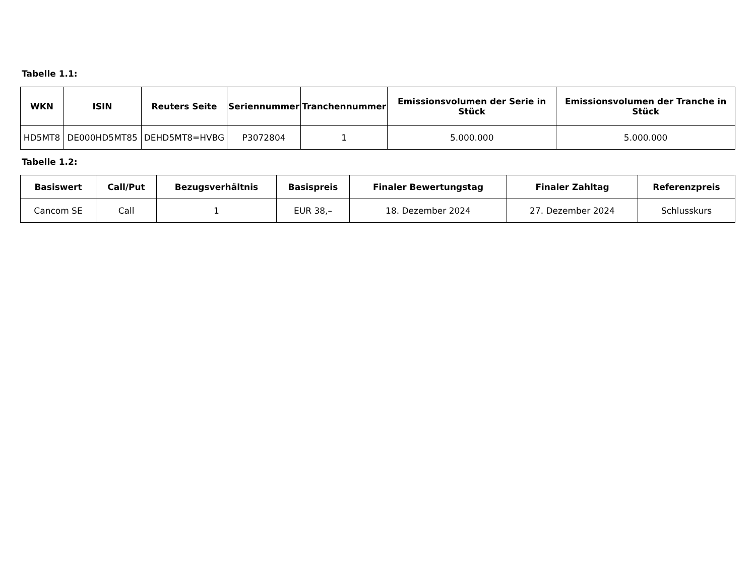Tabelle 1.1:
| WKN | ISIN | Reuters Seite | Seriennummer | Tranchennummer | Emissionsvolumen der Serie in Stück | Emissionsvolumen der Tranche in Stück |
| --- | --- | --- | --- | --- | --- | --- |
| HD5MT8 | DE000HD5MT85 | DEHD5MT8=HVBG | P3072804 | 1 | 5.000.000 | 5.000.000 |
Tabelle 1.2:
| Basiswert | Call/Put | Bezugsverhältnis | Basispreis | Finaler Bewertungstag | Finaler Zahltag | Referenzpreis |
| --- | --- | --- | --- | --- | --- | --- |
| Cancom SE | Call | 1 | EUR 38,– | 18. Dezember 2024 | 27. Dezember 2024 | Schlusskurs |